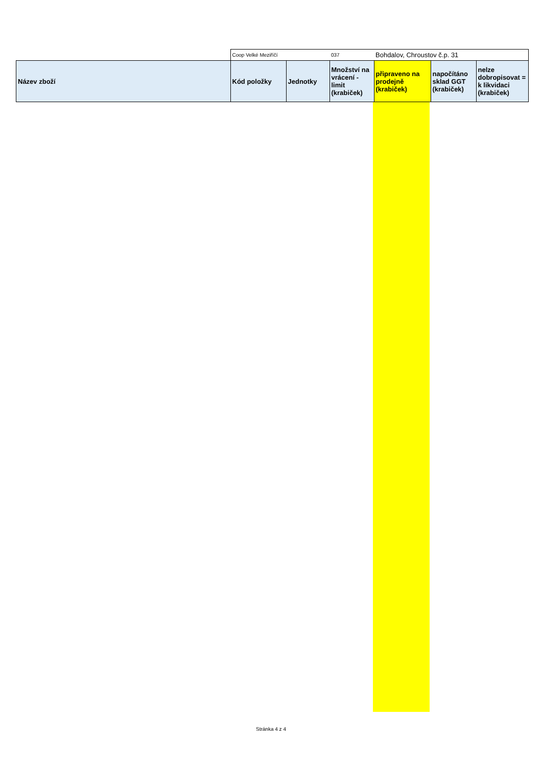| | Coop Velké Meziříčí | | 037 | Bohdalov, Chroustov č.p. 31 | | |
| Název zboží | Kód položky | Jednotky | Množství na vrácení - limit (krabiček) | připraveno na prodejně (krabiček) | napočítáno sklad GGT (krabiček) | nelze dobropisovat = k likvidaci (krabiček) |
Stránka 4 z 4